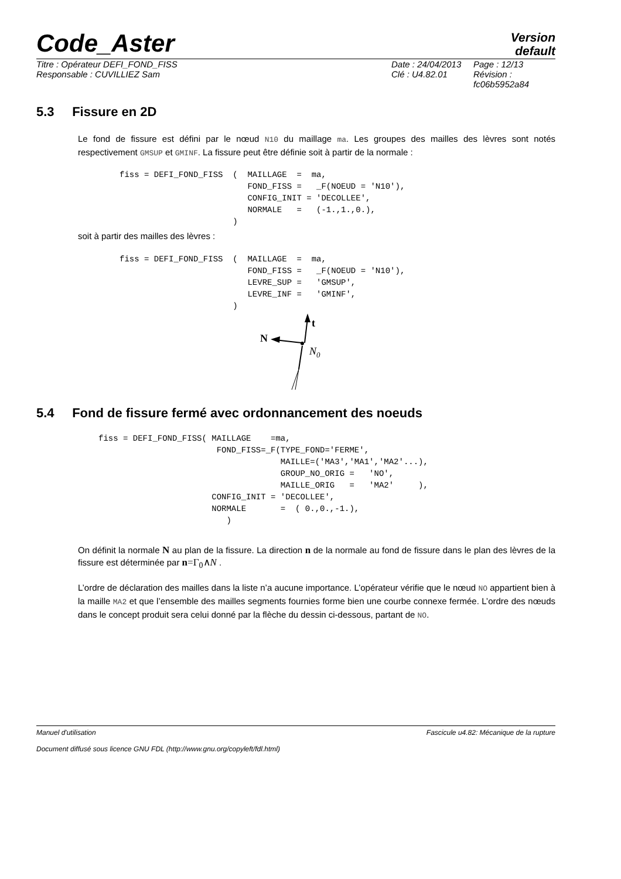Code_Aster
Version
default
| Titre : Opérateur DEFI_FOND_FISS | Date : 24/04/2013 | Page : 12/13 |
| Responsable : CUVILLIEZ Sam | Clé : U4.82.01 | Révision : fc06b5952a84 |
5.3 Fissure en 2D
Le fond de fissure est défini par le nœud N10 du maillage ma. Les groupes des mailles des lèvres sont notés respectivement GMSUP et GMINF. La fissure peut être définie soit à partir de la normale :
fiss = DEFI_FOND_FISS  (  MAILLAGE  =  ma,
                          FOND_FISS =   _F(NOEUD = 'N10'),
                          CONFIG_INIT = 'DECOLLEE',
                          NORMALE   =   (-1.,1.,0.),
                       )
soit à partir des mailles des lèvres :
fiss = DEFI_FOND_FISS  (  MAILLAGE  =  ma,
                          FOND_FISS =   _F(NOEUD = 'N10'),
                          LEVRE_SUP =   'GMSUP',
                          LEVRE_INF =   'GMINF',
                       )
t
N
N0
5.4 Fond de fissure fermé avec ordonnancement des noeuds
fiss = DEFI_FOND_FISS( MAILLAGE    =ma,
                        FOND_FISS=_F(TYPE_FOND='FERME',
                                     MAILLE=('MA3','MA1','MA2'...),
                                     GROUP_NO_ORIG =   'NO',
                                     MAILLE_ORIG   =   'MA2'     ),
                       CONFIG_INIT = 'DECOLLEE',
                       NORMALE       =  ( 0.,0.,-1.),
                          )
On définit la normale N au plan de la fissure. La direction n de la normale au fond de fissure dans le plan des lèvres de la fissure est déterminée par n=Γ<sub>0</sub>∧N .
L’ordre de déclaration des mailles dans la liste n’a aucune importance. L’opérateur vérifie que le nœud NO appartient bien à la maille MA2 et que l’ensemble des mailles segments fournies forme bien une courbe connexe fermée. L’ordre des nœuds dans le concept produit sera celui donné par la flèche du dessin ci-dessous, partant de NO.
Manuel d'utilisation Fascicule u4.82: Mécanique de la rupture
Document diffusé sous licence GNU FDL (http://www.gnu.org/copyleft/fdl.html)